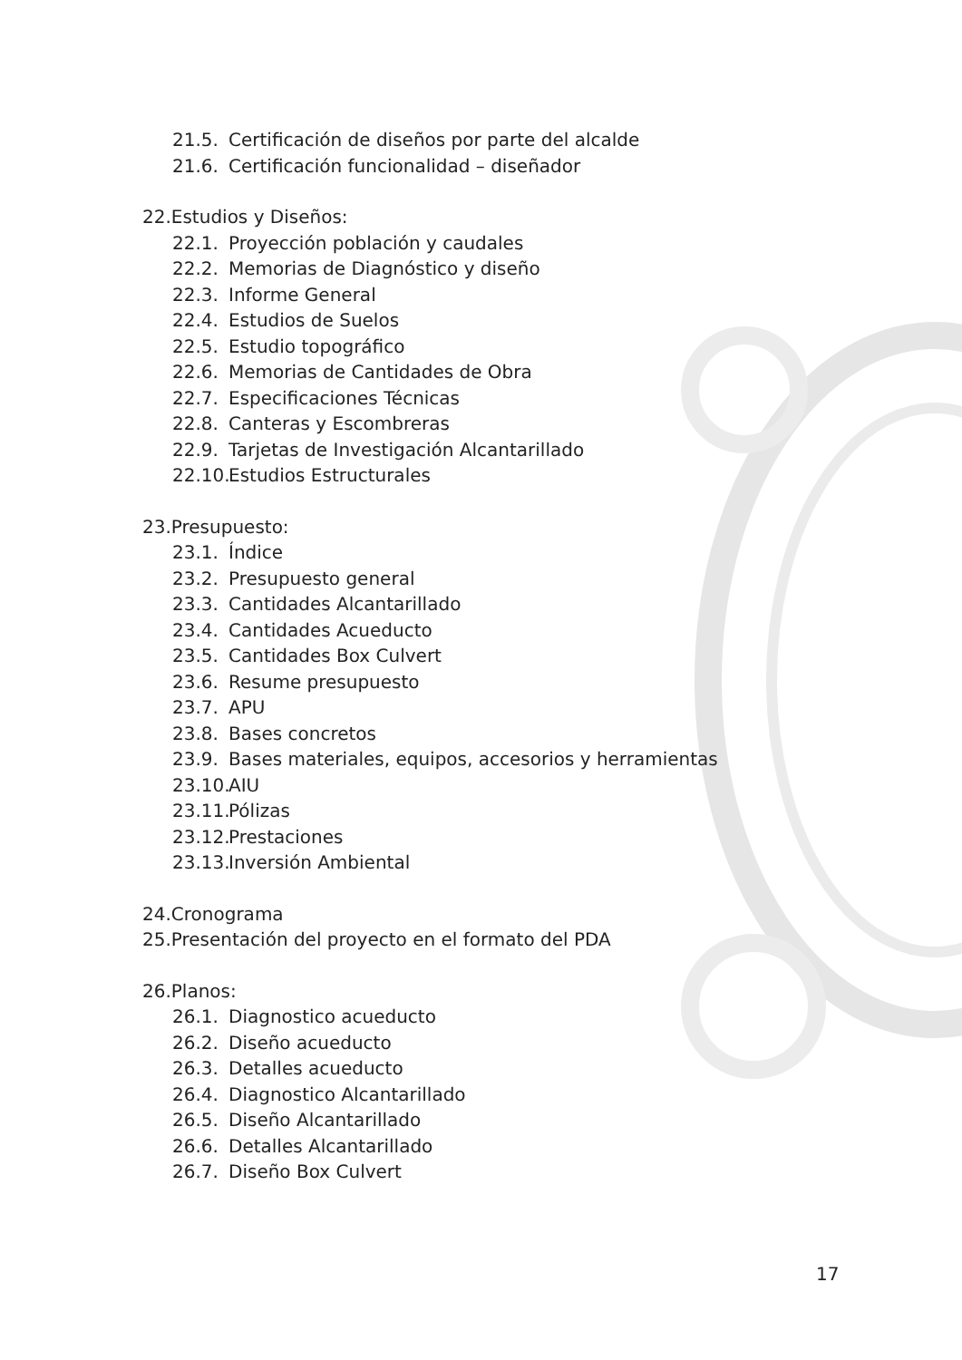21.5. Certificación de diseños por parte del alcalde
21.6. Certificación funcionalidad – diseñador
22.Estudios y Diseños:
22.1. Proyección población y caudales
22.2. Memorias de Diagnóstico y diseño
22.3. Informe General
22.4. Estudios de Suelos
22.5. Estudio topográfico
22.6. Memorias de Cantidades de Obra
22.7. Especificaciones Técnicas
22.8. Canteras y Escombreras
22.9. Tarjetas de Investigación Alcantarillado
22.10. Estudios Estructurales
23.Presupuesto:
23.1. Índice
23.2. Presupuesto general
23.3. Cantidades Alcantarillado
23.4. Cantidades Acueducto
23.5. Cantidades Box Culvert
23.6. Resume presupuesto
23.7. APU
23.8. Bases concretos
23.9. Bases materiales, equipos, accesorios y herramientas
23.10. AIU
23.11. Pólizas
23.12. Prestaciones
23.13. Inversión Ambiental
24.Cronograma
25.Presentación del proyecto en el formato del PDA
26.Planos:
26.1. Diagnostico acueducto
26.2. Diseño acueducto
26.3. Detalles acueducto
26.4. Diagnostico Alcantarillado
26.5. Diseño Alcantarillado
26.6. Detalles Alcantarillado
26.7. Diseño Box Culvert
17